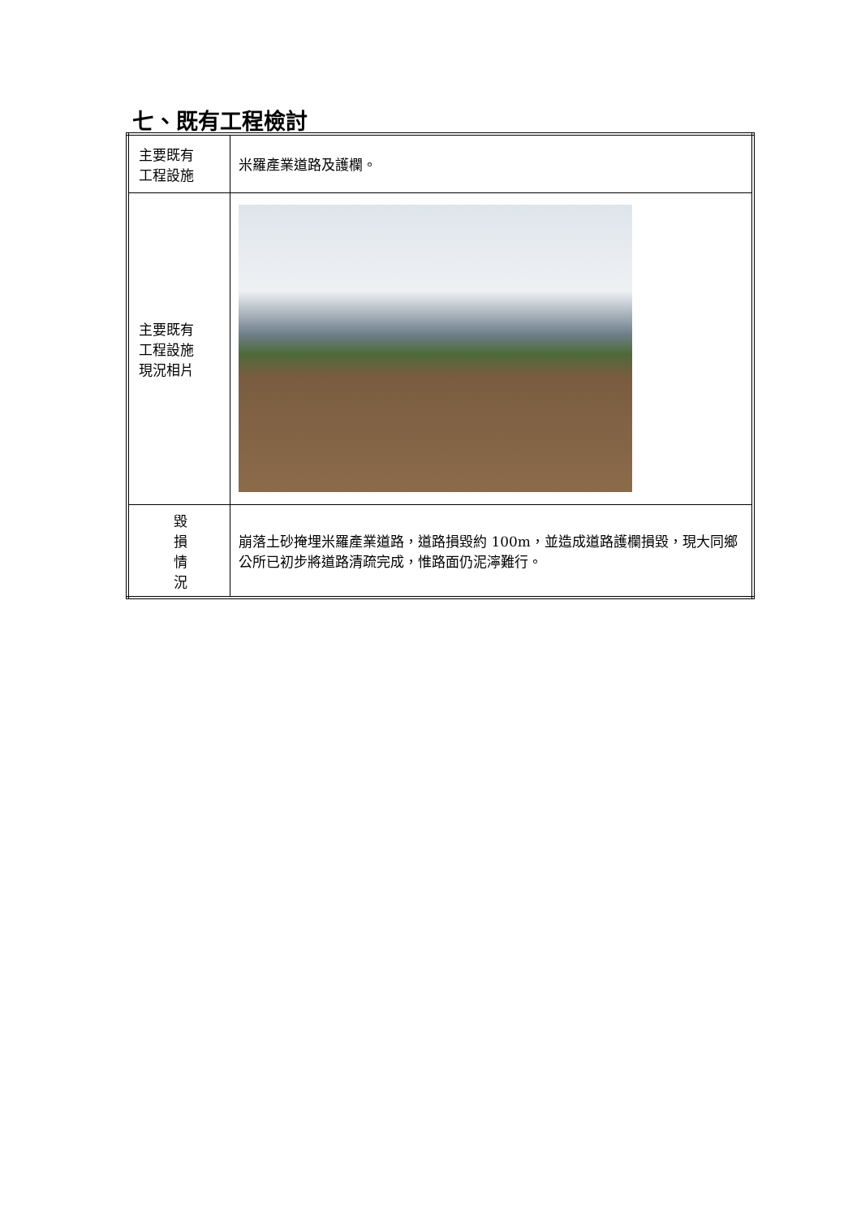七、既有工程檢討
| 主要既有 工程設施 | 米羅產業道路及護欄。 |
| 主要既有 工程設施 現況相片 | |
| 毀 損 情 況 | 崩落土砂掩埋米羅產業道路，道路損毀約 100m，並造成道路護欄損毀，現大同鄉公所已初步將道路清疏完成，惟路面仍泥濘難行。 |